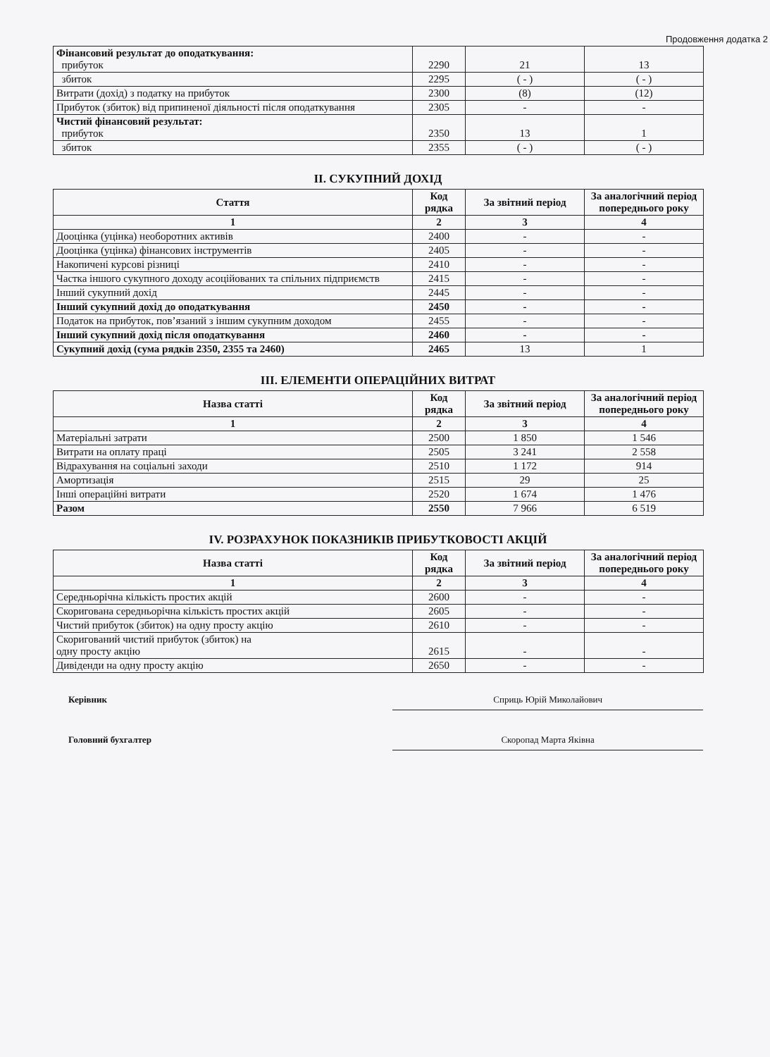Продовження додатка 2
| Фінансовий результат до оподаткування: прибуток | 2290 | 21 | 13 |
| збиток | 2295 | ( - ) | ( - ) |
| Витрати (дохід) з податку на прибуток | 2300 | (8) | (12) |
| Прибуток (збиток) від припиненої діяльності після оподаткування | 2305 | - | - |
| Чистий фінансовий результат: прибуток | 2350 | 13 | 1 |
| збиток | 2355 | ( - ) | ( - ) |
II. СУКУПНИЙ ДОХІД
| Стаття | Код рядка | За звітний період | За аналогічний період попереднього року |
| --- | --- | --- | --- |
| 1 | 2 | 3 | 4 |
| Дооцінка (уцінка) необоротних активів | 2400 | - | - |
| Дооцінка (уцінка) фінансових інструментів | 2405 | - | - |
| Накопичені курсові різниці | 2410 | - | - |
| Частка іншого сукупного доходу асоційованих та спільних підприємств | 2415 | - | - |
| Інший сукупний дохід | 2445 | - | - |
| Інший сукупний дохід до оподаткування | 2450 | - | - |
| Податок на прибуток, пов’язаний з іншим сукупним доходом | 2455 | - | - |
| Інший сукупний дохід після оподаткування | 2460 | - | - |
| Сукупний дохід (сума рядків 2350, 2355 та 2460) | 2465 | 13 | 1 |
III. ЕЛЕМЕНТИ ОПЕРАЦІЙНИХ ВИТРАТ
| Назва статті | Код рядка | За звітний період | За аналогічний період попереднього року |
| --- | --- | --- | --- |
| 1 | 2 | 3 | 4 |
| Матеріальні затрати | 2500 | 1 850 | 1 546 |
| Витрати на оплату праці | 2505 | 3 241 | 2 558 |
| Відрахування на соціальні заходи | 2510 | 1 172 | 914 |
| Амортизація | 2515 | 29 | 25 |
| Інші операційні витрати | 2520 | 1 674 | 1 476 |
| Разом | 2550 | 7 966 | 6 519 |
IV. РОЗРАХУНОК ПОКАЗНИКІВ ПРИБУТКОВОСТІ АКЦІЙ
| Назва статті | Код рядка | За звітний період | За аналогічний період попереднього року |
| --- | --- | --- | --- |
| 1 | 2 | 3 | 4 |
| Середньорічна кількість простих акцій | 2600 | - | - |
| Скоригована середньорічна кількість простих акцій | 2605 | - | - |
| Чистий прибуток (збиток) на одну просту акцію | 2610 | - | - |
| Скоригований чистий прибуток (збиток) на одну просту акцію | 2615 | - | - |
| Дивіденди на одну просту акцію | 2650 | - | - |
Керівник Сприць Юрій Миколайович
Головний бухгалтер Скоропад Марта Яківна